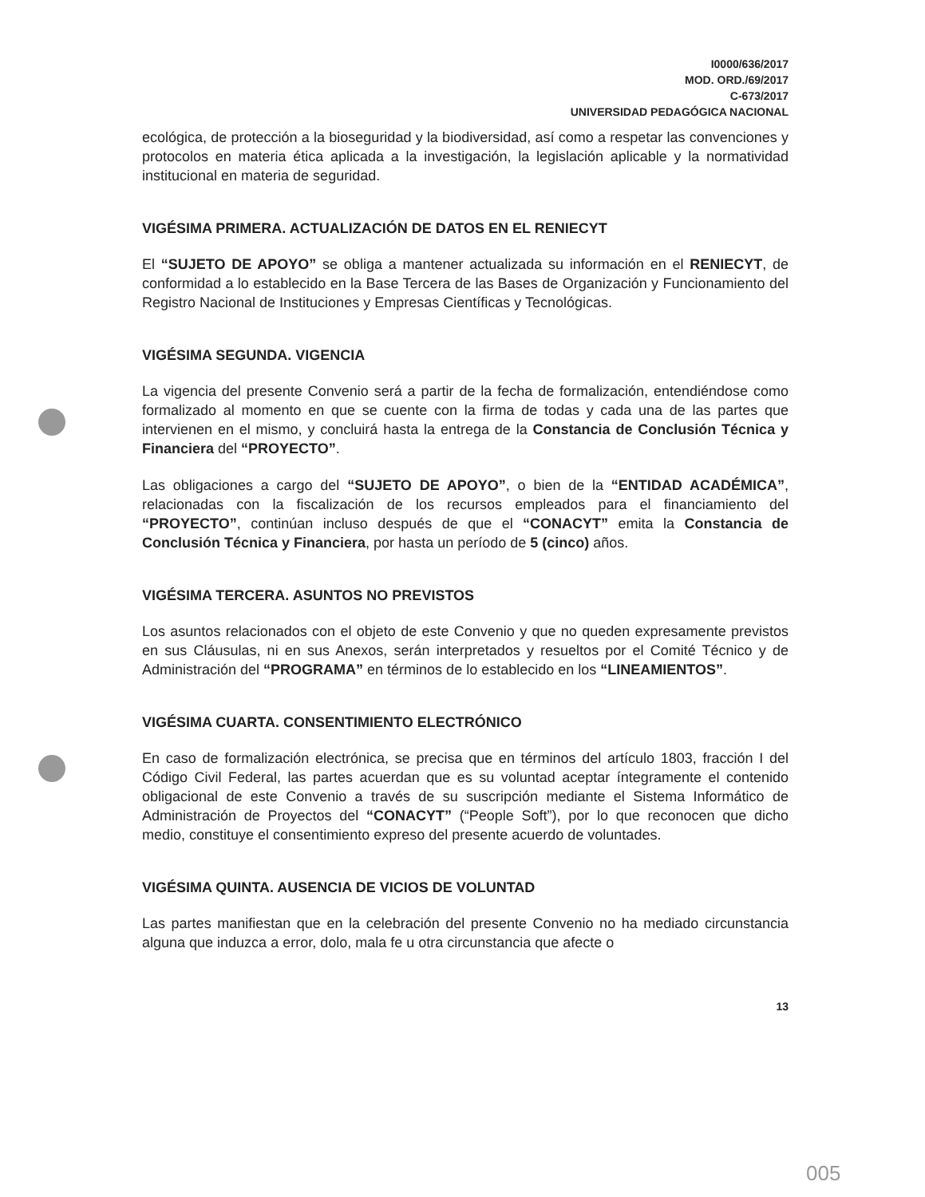I0000/636/2017
MOD. ORD./69/2017
C-673/2017
UNIVERSIDAD PEDAGÓGICA NACIONAL
ecológica, de protección a la bioseguridad y la biodiversidad, así como a respetar las convenciones y protocolos en materia ética aplicada a la investigación, la legislación aplicable y la normatividad institucional en materia de seguridad.
VIGÉSIMA PRIMERA. ACTUALIZACIÓN DE DATOS EN EL RENIECYT
El “SUJETO DE APOYO” se obliga a mantener actualizada su información en el RENIECYT, de conformidad a lo establecido en la Base Tercera de las Bases de Organización y Funcionamiento del Registro Nacional de Instituciones y Empresas Científicas y Tecnológicas.
VIGÉSIMA SEGUNDA. VIGENCIA
La vigencia del presente Convenio será a partir de la fecha de formalización, entendiéndose como formalizado al momento en que se cuente con la firma de todas y cada una de las partes que intervienen en el mismo, y concluirá hasta la entrega de la Constancia de Conclusión Técnica y Financiera del “PROYECTO”.
Las obligaciones a cargo del “SUJETO DE APOYO”, o bien de la “ENTIDAD ACADÉMICA”, relacionadas con la fiscalización de los recursos empleados para el financiamiento del “PROYECTO”, continúan incluso después de que el “CONACYT” emita la Constancia de Conclusión Técnica y Financiera, por hasta un período de 5 (cinco) años.
VIGÉSIMA TERCERA. ASUNTOS NO PREVISTOS
Los asuntos relacionados con el objeto de este Convenio y que no queden expresamente previstos en sus Cláusulas, ni en sus Anexos, serán interpretados y resueltos por el Comité Técnico y de Administración del “PROGRAMA” en términos de lo establecido en los “LINEAMIENTOS”.
VIGÉSIMA CUARTA. CONSENTIMIENTO ELECTRÓNICO
En caso de formalización electrónica, se precisa que en términos del artículo 1803, fracción I del Código Civil Federal, las partes acuerdan que es su voluntad aceptar íntegramente el contenido obligacional de este Convenio a través de su suscripción mediante el Sistema Informático de Administración de Proyectos del “CONACYT” (“People Soft”), por lo que reconocen que dicho medio, constituye el consentimiento expreso del presente acuerdo de voluntades.
VIGÉSIMA QUINTA. AUSENCIA DE VICIOS DE VOLUNTAD
Las partes manifiestan que en la celebración del presente Convenio no ha mediado circunstancia alguna que induzca a error, dolo, mala fe u otra circunstancia que afecte o
13
005